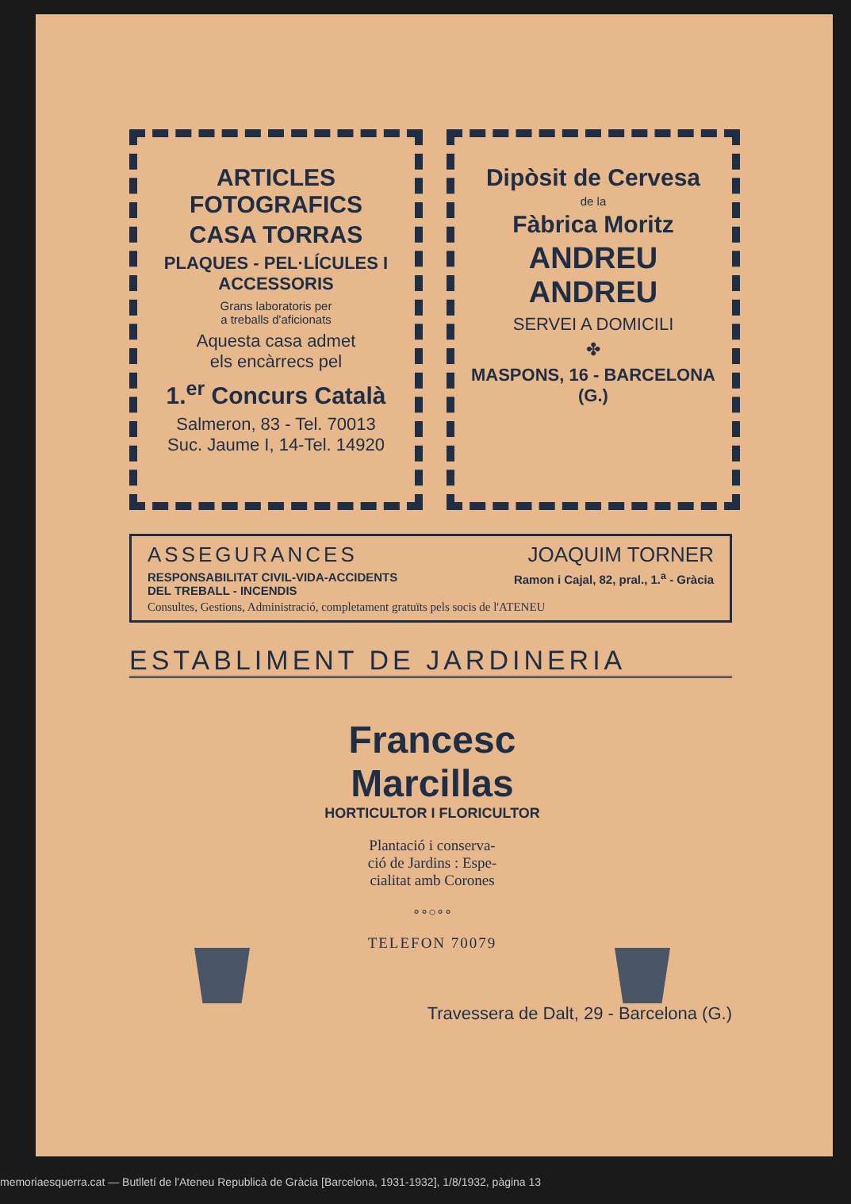ARTICLES FOTOGRAFICS
CASA TORRAS
PLAQUES - PEL·LÍCULES I ACCESSORIS
Grans laboratoris per
a treballs d'aficionats
Aquesta casa admet
els encàrrecs pel
1.<sup>er</sup> Concurs Català
Salmeron, 83 - Tel. 70013
Suc. Jaume I, 14-Tel. 14920
Dipòsit de Cervesa
de la
Fàbrica Moritz
ANDREU ANDREU
SERVEI A DOMICILI
✤
MASPONS, 16 - BARCELONA (G.)
ASSEGURANCES JOAQUIM TORNER
RESPONSABILITAT CIVIL-VIDA-ACCIDENTS
DEL TREBALL - INCENDIS
Ramon i Cajal, 82, pral., 1.<sup>a</sup> - Gràcia
Consultes, Gestions, Administració, completament gratuïts pels socis de l'ATENEU
ESTABLIMENT DE JARDINERIA
Francesc Marcillas
HORTICULTOR I FLORICULTOR
Plantació i conserva-
ció de Jardins : Espe-
cialitat amb Corones
∘∘○∘∘
TELEFON 70079
Travessera de Dalt, 29 - Barcelona (G.)
memoriaesquerra.cat — Butlletí de l'Ateneu Republicà de Gràcia [Barcelona, 1931-1932], 1/8/1932, pàgina 13